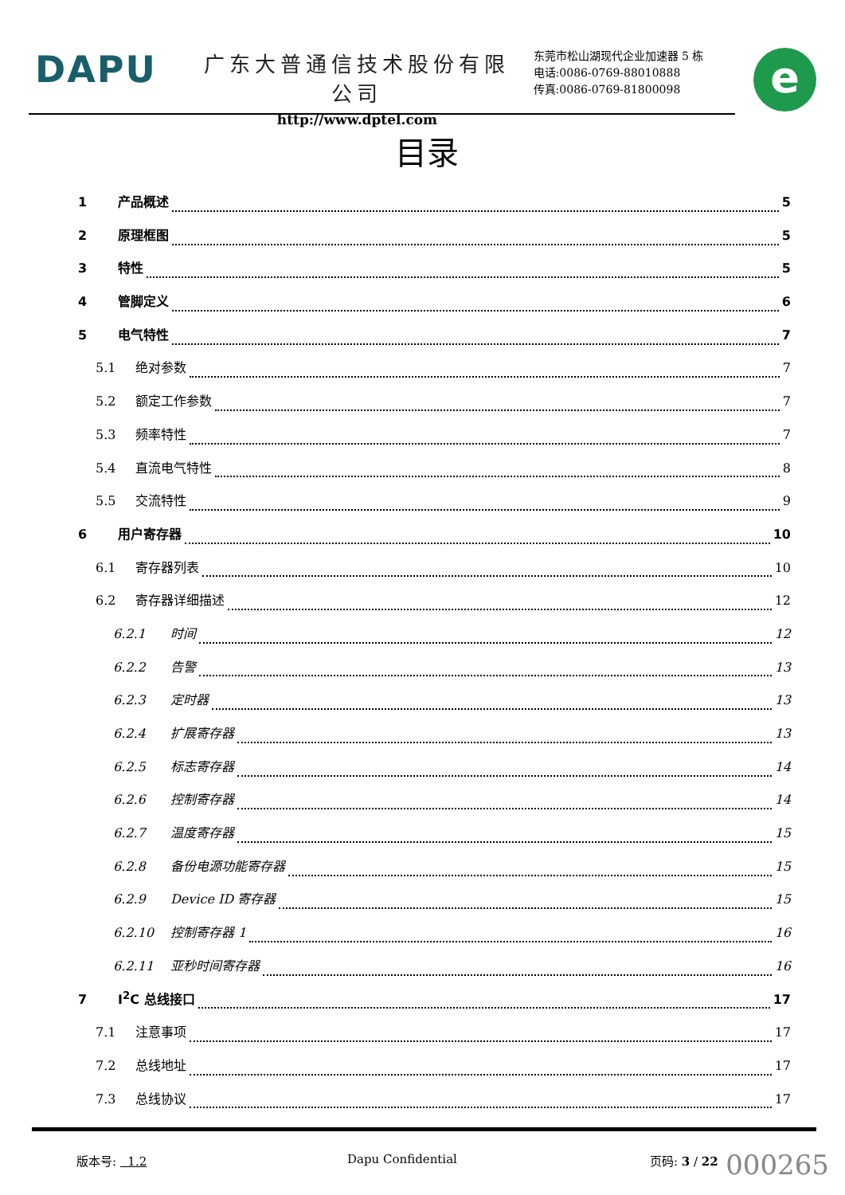DAPU
广东大普通信技术股份有限公司
http://www.dptel.com
东莞市松山湖现代企业加速器 5 栋
电话:0086-0769-88010888
传真:0086-0769-81800098
e
目录
1 产品概述 5
2 原理框图 5
3 特性 5
4 管脚定义 6
5 电气特性 7
5.1 绝对参数 7
5.2 额定工作参数 7
5.3 频率特性 7
5.4 直流电气特性 8
5.5 交流特性 9
6 用户寄存器 10
6.1 寄存器列表 10
6.2 寄存器详细描述 12
6.2.1 时间 12
6.2.2 告警 13
6.2.3 定时器 13
6.2.4 扩展寄存器 13
6.2.5 标志寄存器 14
6.2.6 控制寄存器 14
6.2.7 温度寄存器 15
6.2.8 备份电源功能寄存器 15
6.2.9 Device ID 寄存器 15
6.2.10 控制寄存器 1 16
6.2.11 亚秒时间寄存器 16
7 I<sup>2</sup>C 总线接口 17
7.1 注意事项 17
7.2 总线地址 17
7.3 总线协议 17
版本号: 1.2 Dapu Confidential 页码: 3 / 22
000265